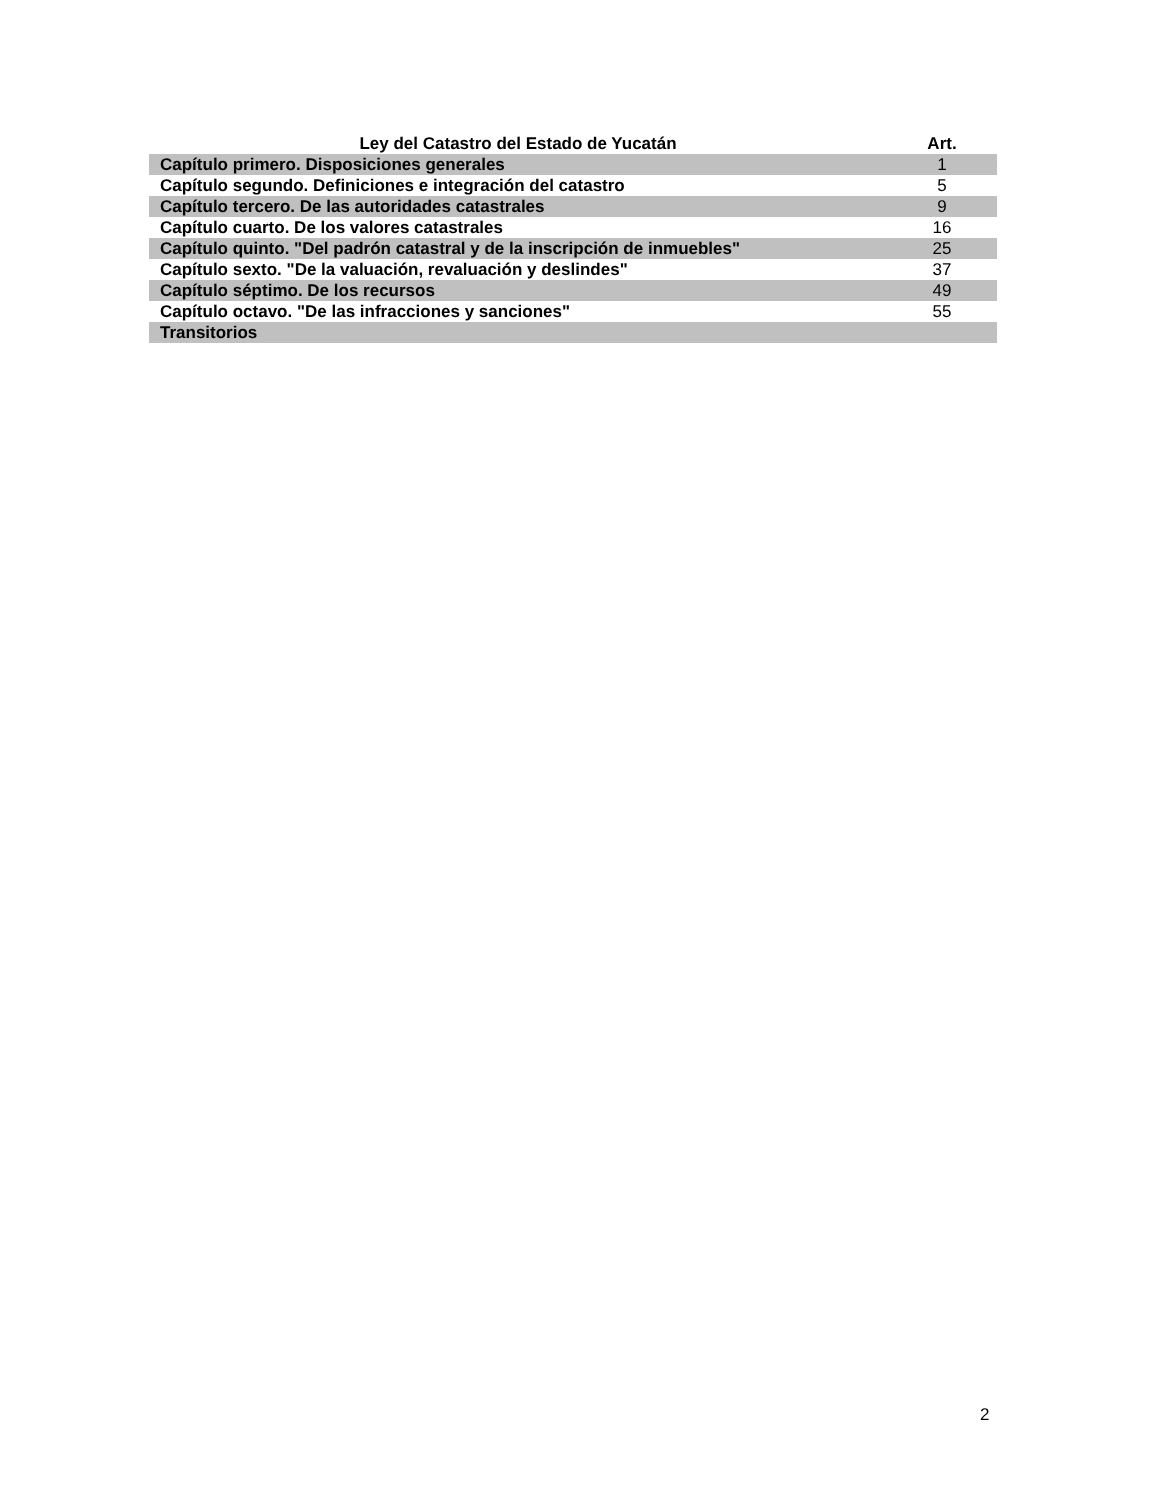| Ley del Catastro del Estado de Yucatán | Art. |
| --- | --- |
| Capítulo primero. Disposiciones generales | 1 |
| Capítulo segundo. Definiciones e integración del catastro | 5 |
| Capítulo tercero. De las autoridades catastrales | 9 |
| Capítulo cuarto. De los valores catastrales | 16 |
| Capítulo quinto. "Del padrón catastral y de la inscripción de inmuebles" | 25 |
| Capítulo sexto. "De la valuación, revaluación y deslindes" | 37 |
| Capítulo séptimo. De los recursos | 49 |
| Capítulo octavo. "De las infracciones y sanciones" | 55 |
| Transitorios | |
2